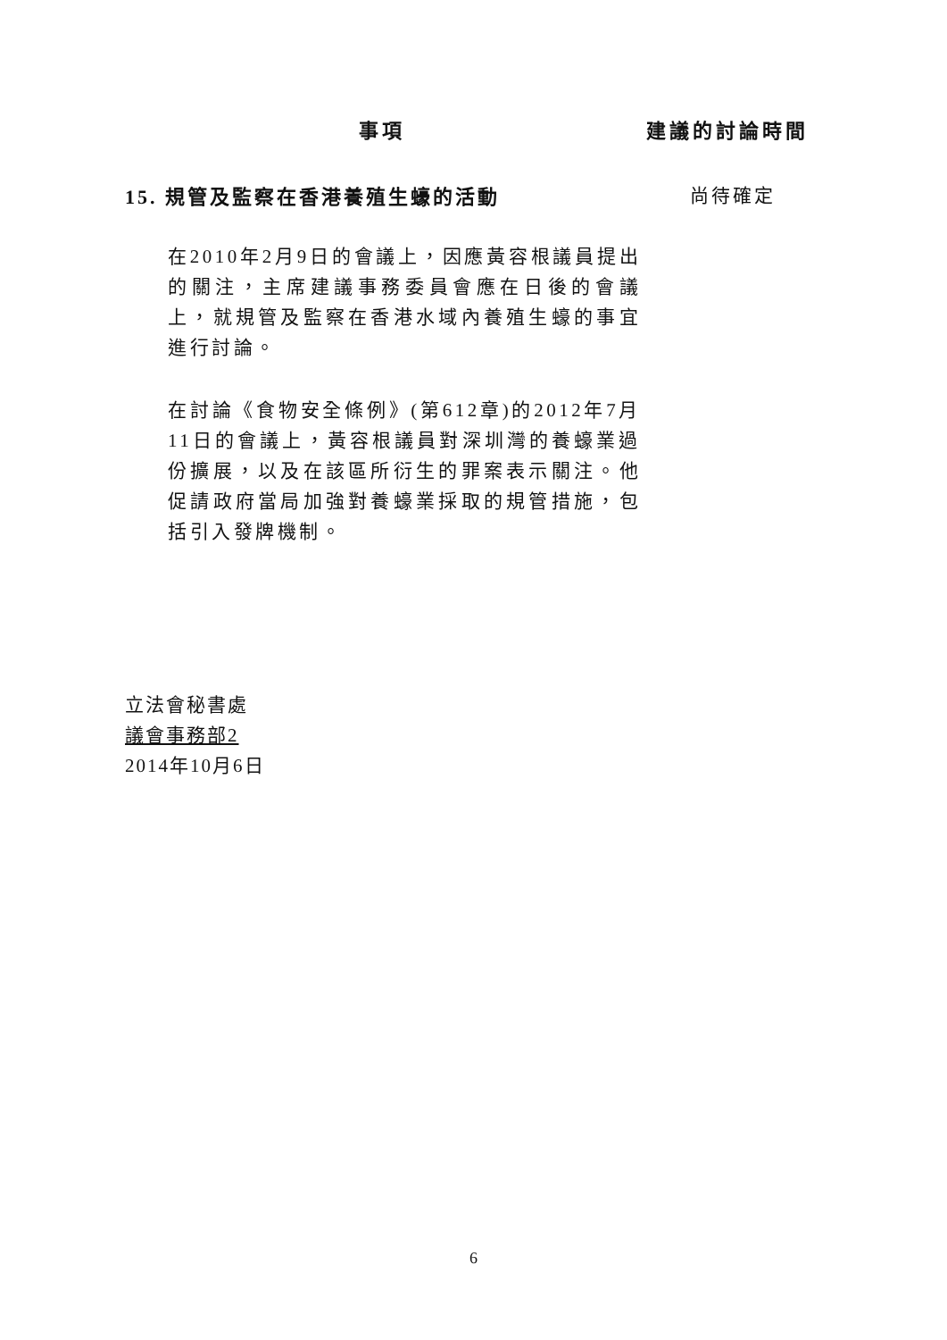事項 建議的討論時間
15. 規管及監察在香港養殖生蠔的活動 尚待確定
在2010年2月9日的會議上，因應黃容根議員提出的關注，主席建議事務委員會應在日後的會議上，就規管及監察在香港水域內養殖生蠔的事宜進行討論。
在討論《食物安全條例》(第612章)的2012年7月11日的會議上，黃容根議員對深圳灣的養蠔業過份擴展，以及在該區所衍生的罪案表示關注。他促請政府當局加強對養蠔業採取的規管措施，包括引入發牌機制。
立法會秘書處
議會事務部2
2014年10月6日
6